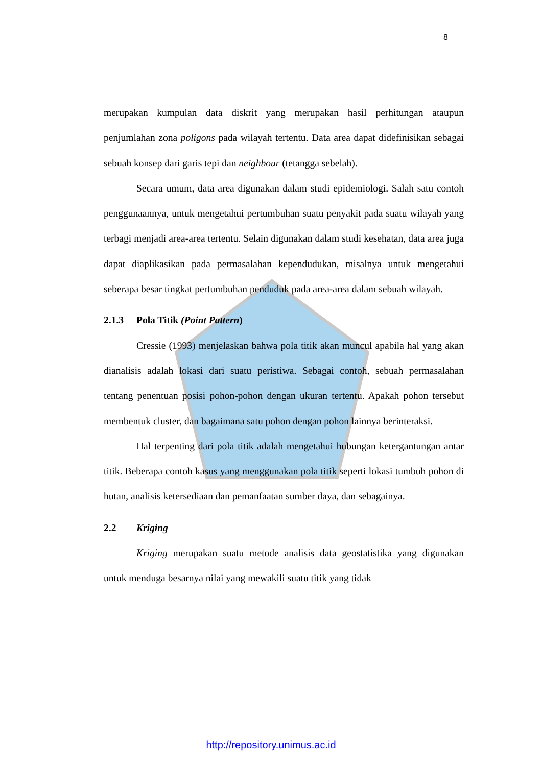8
merupakan kumpulan data diskrit yang merupakan hasil perhitungan ataupun penjumlahan zona poligons pada wilayah tertentu. Data area dapat didefinisikan sebagai sebuah konsep dari garis tepi dan neighbour (tetangga sebelah).
Secara umum, data area digunakan dalam studi epidemiologi. Salah satu contoh penggunaannya, untuk mengetahui pertumbuhan suatu penyakit pada suatu wilayah yang terbagi menjadi area-area tertentu. Selain digunakan dalam studi kesehatan, data area juga dapat diaplikasikan pada permasalahan kependudukan, misalnya untuk mengetahui seberapa besar tingkat pertumbuhan penduduk pada area-area dalam sebuah wilayah.
2.1.3 Pola Titik (Point Pattern)
Cressie (1993) menjelaskan bahwa pola titik akan muncul apabila hal yang akan dianalisis adalah lokasi dari suatu peristiwa. Sebagai contoh, sebuah permasalahan tentang penentuan posisi pohon-pohon dengan ukuran tertentu. Apakah pohon tersebut membentuk cluster, dan bagaimana satu pohon dengan pohon lainnya berinteraksi.
Hal terpenting dari pola titik adalah mengetahui hubungan ketergantungan antar titik. Beberapa contoh kasus yang menggunakan pola titik seperti lokasi tumbuh pohon di hutan, analisis ketersediaan dan pemanfaatan sumber daya, dan sebagainya.
2.2 Kriging
Kriging merupakan suatu metode analisis data geostatistika yang digunakan untuk menduga besarnya nilai yang mewakili suatu titik yang tidak
http://repository.unimus.ac.id